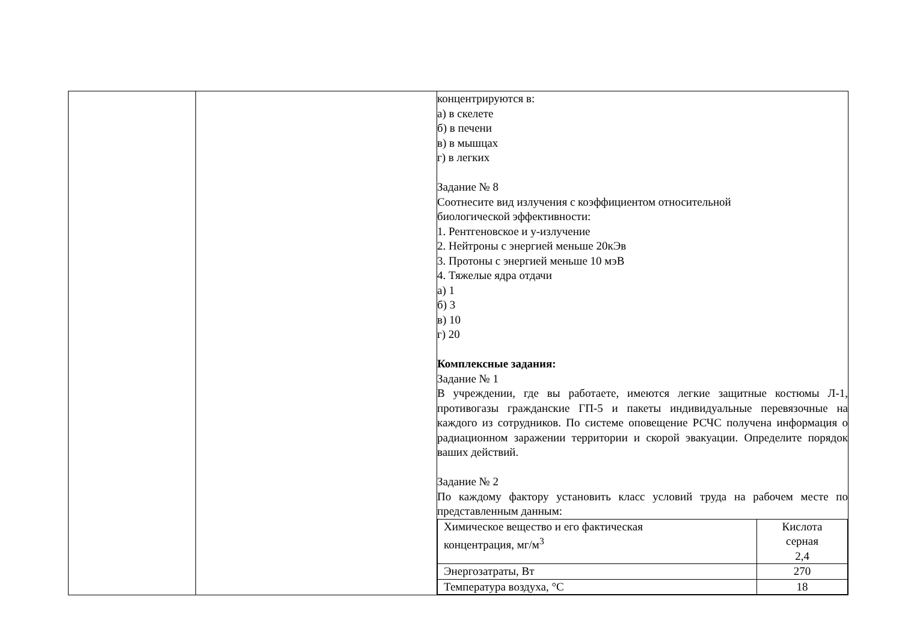| | | концентрируются в: а) в скелете б) в печени в) в мышцах г) в легких Задание № 8 Соотнесите вид излучения с коэффициентом относительной биологической эффективности: 1. Рентгеновское и у-излучение 2. Нейтроны с энергией меньше 20кЭв 3. Протоны с энергией меньше 10 мэВ 4. Тяжелые ядра отдачи а) 1 б) 3 в) 10 г) 20 Комплексные задания: Задание № 1 В учреждении, где вы работаете, имеются легкие защитные костюмы Л-1, противогазы гражданские ГП-5 и пакеты индивидуальные перевязочные на каждого из сотрудников. По системе оповещение РСЧС получена информация о радиационном заражении территории и скорой эвакуации. Определите порядок ваших действий. Задание № 2 По каждому фактору установить класс условий труда на рабочем месте по представленным данным: / Химическое вещество и его фактическая концентрация, мг/м<sup>3</sup> / Кислота серная 2,4 / / Энергозатраты, Вт / 270 / / Температура воздуха, °С / 18 / |